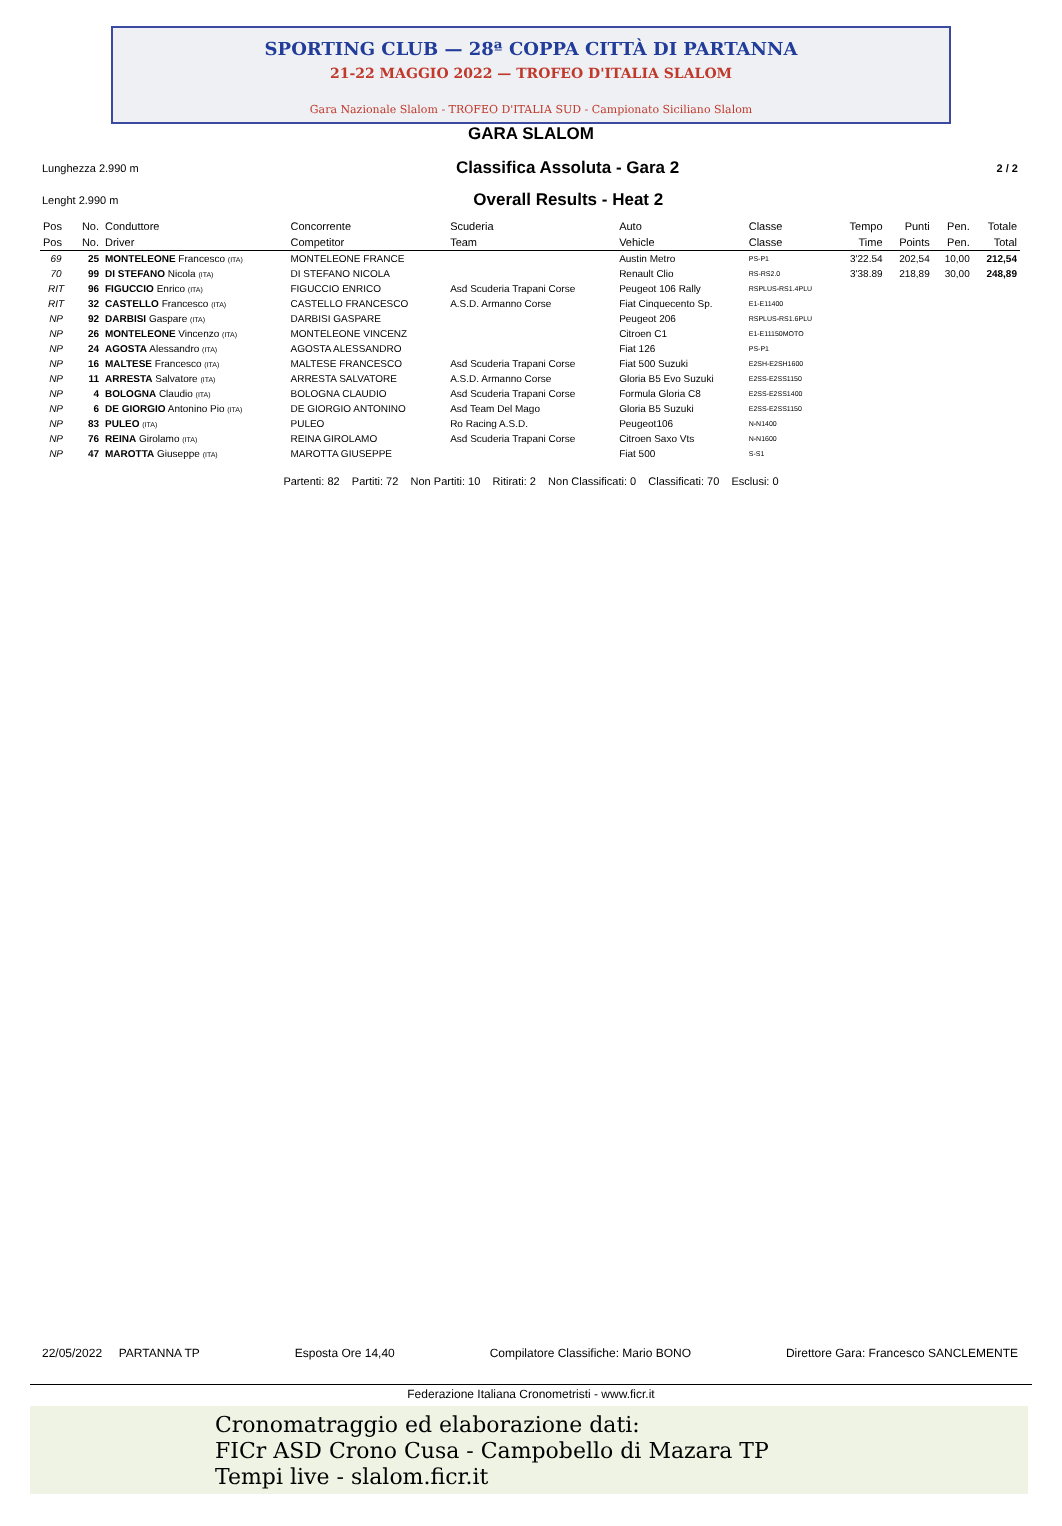SPORTING CLUB — 28ª COPPA CITTÀ DI PARTANNA
21-22 MAGGIO 2022 — TROFEO D'ITALIA SLALOM
Gara Nazionale Slalom - TROFEO D'ITALIA SUD - Campionato Siciliano Slalom
GARA SLALOM
Lunghezza 2.990 m Classifica Assoluta - Gara 2 2 / 2
Lenght 2.990 m Overall Results - Heat 2
| Pos | No. | Conduttore | Concorrente | Scuderia | Auto | Classe | Tempo | Punti | Pen. | Totale |
| --- | --- | --- | --- | --- | --- | --- | --- | --- | --- | --- |
| Pos | No. | Driver | Competitor | Team | Vehicle | Classe | Time | Points | Pen. | Total |
| 69 | 25 | MONTELEONE Francesco (ITA) | MONTELEONE FRANCE | | Austin Metro | PS-P1 | 3'22.54 | 202,54 | 10,00 | 212,54 |
| 70 | 99 | DI STEFANO Nicola (ITA) | DI STEFANO NICOLA | | Renault Clio | RS-RS2.0 | 3'38.89 | 218,89 | 30,00 | 248,89 |
| RIT | 96 | FIGUCCIO Enrico (ITA) | FIGUCCIO ENRICO | Asd Scuderia Trapani Corse | Peugeot 106 Rally | RSPLUS-RS1.4PLU | | | | |
| RIT | 32 | CASTELLO Francesco (ITA) | CASTELLO FRANCESCO | A.S.D. Armanno Corse | Fiat Cinquecento Sp. | E1-E11400 | | | | |
| NP | 92 | DARBISI Gaspare (ITA) | DARBISI GASPARE | | Peugeot 206 | RSPLUS-RS1.6PLU | | | | |
| NP | 26 | MONTELEONE Vincenzo (ITA) | MONTELEONE VINCENZ | | Citroen C1 | E1-E11150MOTO | | | | |
| NP | 24 | AGOSTA Alessandro (ITA) | AGOSTA ALESSANDRO | | Fiat 126 | PS-P1 | | | | |
| NP | 16 | MALTESE Francesco (ITA) | MALTESE FRANCESCO | Asd Scuderia Trapani Corse | Fiat 500 Suzuki | E2SH-E2SH1600 | | | | |
| NP | 11 | ARRESTA Salvatore (ITA) | ARRESTA SALVATORE | A.S.D. Armanno Corse | Gloria B5 Evo Suzuki | E2SS-E2SS1150 | | | | |
| NP | 4 | BOLOGNA Claudio (ITA) | BOLOGNA CLAUDIO | Asd Scuderia Trapani Corse | Formula Gloria C8 | E2SS-E2SS1400 | | | | |
| NP | 6 | DE GIORGIO Antonino Pio (ITA) | DE GIORGIO ANTONINO | Asd Team Del Mago | Gloria B5 Suzuki | E2SS-E2SS1150 | | | | |
| NP | 83 | PULEO (ITA) | PULEO | Ro Racing A.S.D. | Peugeot106 | N-N1400 | | | | |
| NP | 76 | REINA Girolamo (ITA) | REINA GIROLAMO | Asd Scuderia Trapani Corse | Citroen Saxo Vts | N-N1600 | | | | |
| NP | 47 | MAROTTA Giuseppe (ITA) | MAROTTA GIUSEPPE | | Fiat 500 | S-S1 | | | | |
Partenti: 82 Partiti: 72 Non Partiti: 10 Ritirati: 2 Non Classificati: 0 Classificati: 70 Esclusi: 0
22/05/2022 PARTANNA TP Esposta Ore 14,40 Compilatore Classifiche: Mario BONO Direttore Gara: Francesco SANCLEMENTE
Federazione Italiana Cronometristi - www.ficr.it
Cronomatraggio ed elaborazione dati:
FICr ASD Crono Cusa - Campobello di Mazara TP
Tempi live - slalom.ficr.it